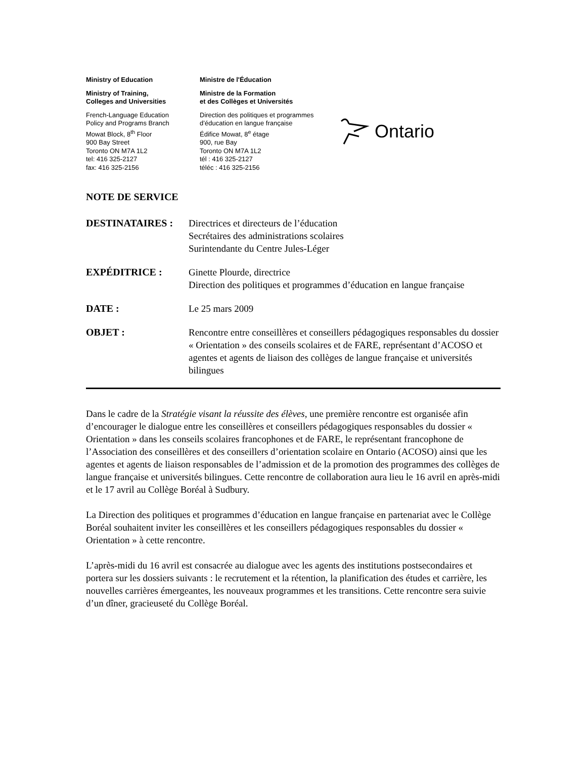Ministry of Education
Ministry of Training,
Colleges and Universities
French-Language Education
Policy and Programs Branch
Mowat Block, 8<sup>th</sup> Floor
900 Bay Street
Toronto ON M7A 1L2
tel: 416 325-2127
fax: 416 325-2156
Ministre de l'Éducation
Ministre de la Formation
et des Collèges et Universités
Direction des politiques et programmes
d’éducation en langue française
Édifice Mowat, 8<sup>e</sup> étage
900, rue Bay
Toronto ON M7A 1L2
tél : 416 325-2127
téléc : 416 325-2156
Ontario
NOTE DE SERVICE
DESTINATAIRES : Directrices et directeurs de l’éducation
Secrétaires des administrations scolaires
Surintendante du Centre Jules-Léger
EXPÉDITRICE : Ginette Plourde, directrice
Direction des politiques et programmes d’éducation en langue française
DATE : Le 25 mars 2009
OBJET : Rencontre entre conseillères et conseillers pédagogiques responsables du dossier « Orientation » des conseils scolaires et de FARE, représentant d’ACOSO et agentes et agents de liaison des collèges de langue française et universités bilingues
Dans le cadre de la Stratégie visant la réussite des élèves, une première rencontre est organisée afin d’encourager le dialogue entre les conseillères et conseillers pédagogiques responsables du dossier « Orientation » dans les conseils scolaires francophones et de FARE, le représentant francophone de l’Association des conseillères et des conseillers d’orientation scolaire en Ontario (ACOSO) ainsi que les agentes et agents de liaison responsables de l’admission et de la promotion des programmes des collèges de langue française et universités bilingues. Cette rencontre de collaboration aura lieu le 16 avril en après-midi et le 17 avril au Collège Boréal à Sudbury.
La Direction des politiques et programmes d’éducation en langue française en partenariat avec le Collège Boréal souhaitent inviter les conseillères et les conseillers pédagogiques responsables du dossier « Orientation » à cette rencontre.
L’après-midi du 16 avril est consacrée au dialogue avec les agents des institutions postsecondaires et portera sur les dossiers suivants : le recrutement et la rétention, la planification des études et carrière, les nouvelles carrières émergeantes, les nouveaux programmes et les transitions. Cette rencontre sera suivie d’un dîner, gracieuseté du Collège Boréal.